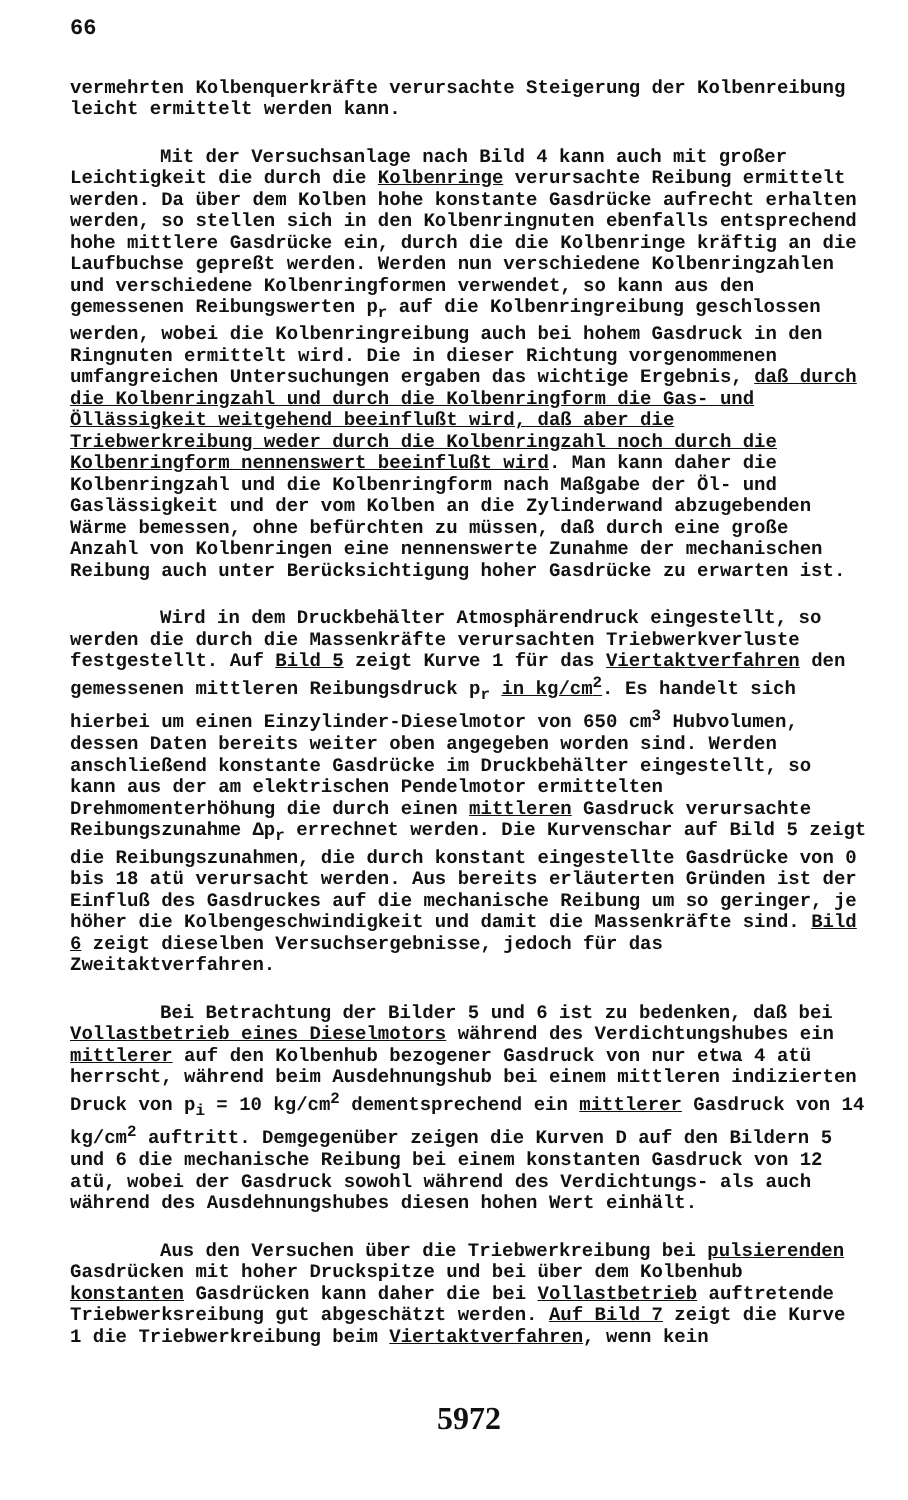66
vermehrten Kolbenquerkräfte verursachte Steigerung der Kolbenreibung leicht ermittelt werden kann.
Mit der Versuchsanlage nach Bild 4 kann auch mit großer Leichtigkeit die durch die Kolbenringe verursachte Reibung ermittelt werden. Da über dem Kolben hohe konstante Gasdrücke aufrecht erhalten werden, so stellen sich in den Kolbenringnuten ebenfalls entsprechend hohe mittlere Gasdrücke ein, durch die die Kolbenringe kräftig an die Laufbuchse gepreßt werden. Werden nun verschiedene Kolbenringzahlen und verschiedene Kolbenringformen verwendet, so kann aus den gemessenen Reibungswerten p<sub>r</sub> auf die Kolbenringreibung geschlossen werden, wobei die Kolbenringreibung auch bei hohem Gasdruck in den Ringnuten ermittelt wird. Die in dieser Richtung vorgenommenen umfangreichen Untersuchungen ergaben das wichtige Ergebnis, daß durch die Kolbenringzahl und durch die Kolbenringform die Gas- und Öllässigkeit weitgehend beeinflußt wird, daß aber die Triebwerkreibung weder durch die Kolbenringzahl noch durch die Kolbenringform nennenswert beeinflußt wird. Man kann daher die Kolbenringzahl und die Kolbenringform nach Maßgabe der Öl- und Gaslässigkeit und der vom Kolben an die Zylinderwand abzugebenden Wärme bemessen, ohne befürchten zu müssen, daß durch eine große Anzahl von Kolbenringen eine nennenswerte Zunahme der mechanischen Reibung auch unter Berücksichtigung hoher Gasdrücke zu erwarten ist.
Wird in dem Druckbehälter Atmosphärendruck eingestellt, so werden die durch die Massenkräfte verursachten Triebwerkverluste festgestellt. Auf Bild 5 zeigt Kurve 1 für das Viertaktverfahren den gemessenen mittleren Reibungsdruck p<sub>r</sub> in kg/cm<sup>2</sup>. Es handelt sich hierbei um einen Einzylinder-Dieselmotor von 650 cm<sup>3</sup> Hubvolumen, dessen Daten bereits weiter oben angegeben worden sind. Werden anschließend konstante Gasdrücke im Druckbehälter eingestellt, so kann aus der am elektrischen Pendelmotor ermittelten Drehmomenterhöhung die durch einen mittleren Gasdruck verursachte Reibungszunahme Δp<sub>r</sub> errechnet werden. Die Kurvenschar auf Bild 5 zeigt die Reibungszunahmen, die durch konstant eingestellte Gasdrücke von 0 bis 18 atü verursacht werden. Aus bereits erläuterten Gründen ist der Einfluß des Gasdruckes auf die mechanische Reibung um so geringer, je höher die Kolbengeschwindigkeit und damit die Massenkräfte sind. Bild 6 zeigt dieselben Versuchsergebnisse, jedoch für das Zweitaktverfahren.
Bei Betrachtung der Bilder 5 und 6 ist zu bedenken, daß bei Vollastbetrieb eines Dieselmotors während des Verdichtungshubes ein mittlerer auf den Kolbenhub bezogener Gasdruck von nur etwa 4 atü herrscht, während beim Ausdehnungshub bei einem mittleren indizierten Druck von p<sub>i</sub> = 10 kg/cm<sup>2</sup> dementsprechend ein mittlerer Gasdruck von 14 kg/cm<sup>2</sup> auftritt. Demgegenüber zeigen die Kurven D auf den Bildern 5 und 6 die mechanische Reibung bei einem konstanten Gasdruck von 12 atü, wobei der Gasdruck sowohl während des Verdichtungs- als auch während des Ausdehnungshubes diesen hohen Wert einhält.
Aus den Versuchen über die Triebwerkreibung bei pulsierenden Gasdrücken mit hoher Druckspitze und bei über dem Kolbenhub konstanten Gasdrücken kann daher die bei Vollastbetrieb auftretende Triebwerksreibung gut abgeschätzt werden. Auf Bild 7 zeigt die Kurve 1 die Triebwerkreibung beim Viertaktverfahren, wenn kein
5972